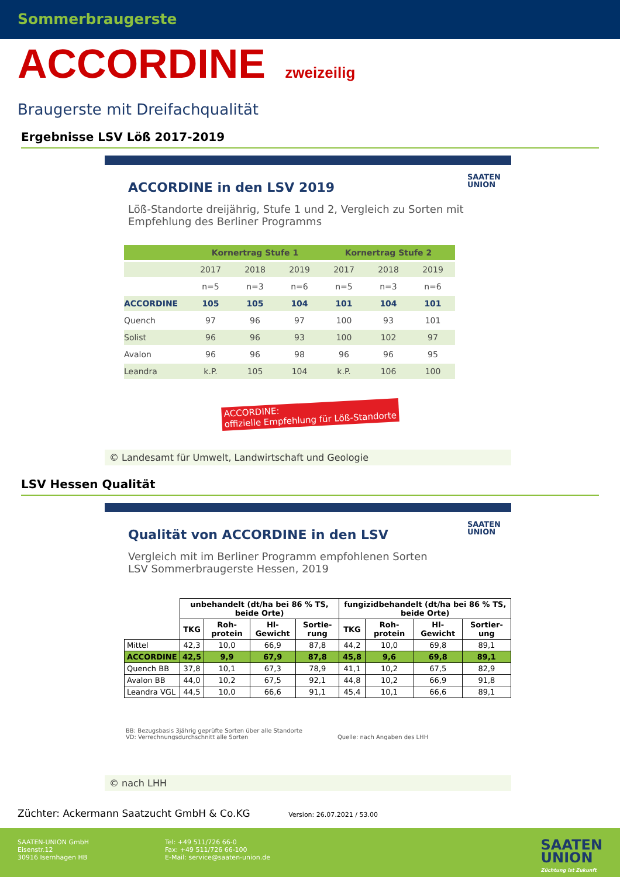Sommerbraugerste
ACCORDINE zweizeilig
Braugerste mit Dreifachqualität
Ergebnisse LSV Löß 2017-2019
SAATEN
UNION
ACCORDINE in den LSV 2019
Löß-Standorte dreijährig, Stufe 1 und 2, Vergleich zu Sorten mit Empfehlung des Berliner Programms
| | Kornertrag Stufe 1 | | | Kornertrag Stufe 2 | | |
| --- | --- | --- | --- | --- | --- | --- |
| | 2017 | 2018 | 2019 | 2017 | 2018 | 2019 |
| | n=5 | n=3 | n=6 | n=5 | n=3 | n=6 |
| ACCORDINE | 105 | 105 | 104 | 101 | 104 | 101 |
| Quench | 97 | 96 | 97 | 100 | 93 | 101 |
| Solist | 96 | 96 | 93 | 100 | 102 | 97 |
| Avalon | 96 | 96 | 98 | 96 | 96 | 95 |
| Leandra | k.P. | 105 | 104 | k.P. | 106 | 100 |
ACCORDINE:
offizielle Empfehlung für Löß-Standorte
© Landesamt für Umwelt, Landwirtschaft und Geologie
LSV Hessen Qualität
SAATEN
UNION
Qualität von ACCORDINE in den LSV
Vergleich mit im Berliner Programm empfohlenen Sorten
LSV Sommerbraugerste Hessen, 2019
| | unbehandelt (dt/ha bei 86 % TS, beide Orte) | | | | fungizidbehandelt (dt/ha bei 86 % TS, beide Orte) | | | |
| --- | --- | --- | --- | --- | --- | --- | --- | --- |
| | TKG | Roh-protein | Hl-Gewicht | Sortie-rung | TKG | Roh-protein | Hl-Gewicht | Sortier-ung |
| Mittel | 42,3 | 10,0 | 66,9 | 87,8 | 44,2 | 10,0 | 69,8 | 89,1 |
| ACCORDINE | 42,5 | 9,9 | 67,9 | 87,8 | 45,8 | 9,6 | 69,8 | 89,1 |
| Quench BB | 37,8 | 10,1 | 67,3 | 78,9 | 41,1 | 10,2 | 67,5 | 82,9 |
| Avalon BB | 44,0 | 10,2 | 67,5 | 92,1 | 44,8 | 10,2 | 66,9 | 91,8 |
| Leandra VGL | 44,5 | 10,0 | 66,6 | 91,1 | 45,4 | 10,1 | 66,6 | 89,1 |
BB: Bezugsbasis 3jährig geprüfte Sorten über alle Standorte
VD: Verrechnungsdurchschnitt alle Sorten
Quelle: nach Angaben des LHH
© nach LHH
Züchter: Ackermann Saatzucht GmbH & Co.KG Version: 26.07.2021 / 53.00
SAATEN-UNION GmbH
Eisenstr.12
30916 Isernhagen HB
Tel: +49 511/726 66-0
Fax: +49 511/726 66-100
E-Mail: service@saaten-union.de
SAATEN
UNION
Züchtung ist Zukunft